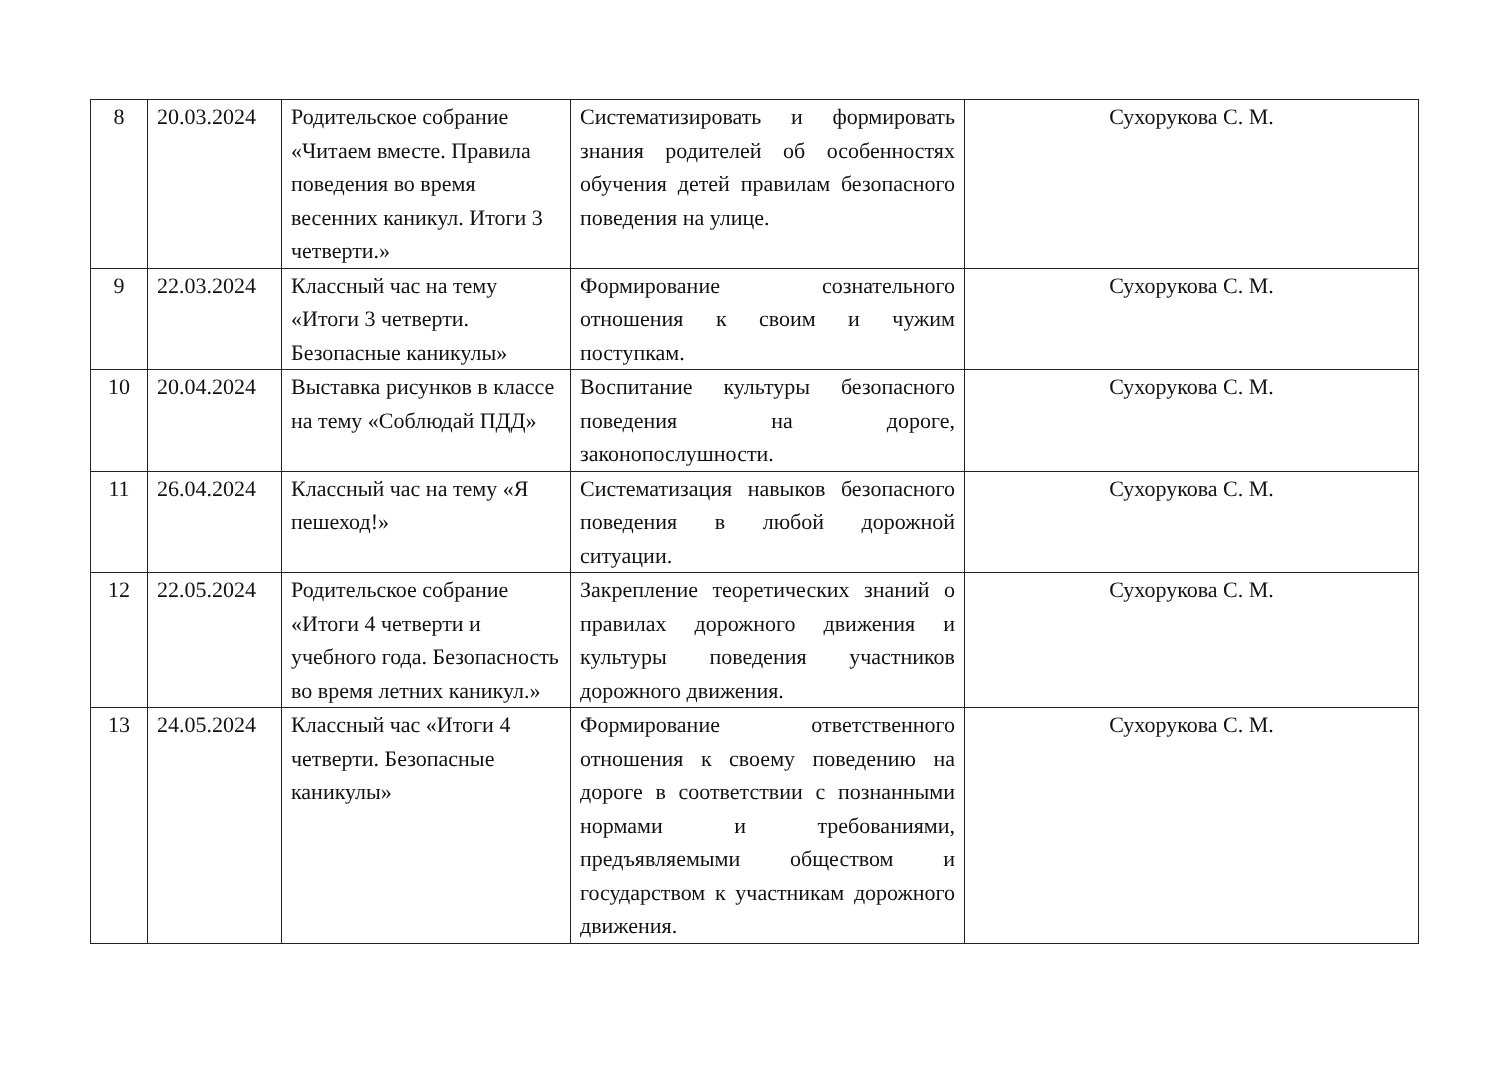| 8 | 20.03.2024 | Родительское собрание «Читаем вместе. Правила поведения во время весенних каникул. Итоги 3 четверти.» | Систематизировать и формировать знания родителей об особенностях обучения детей правилам безопасного поведения на улице. | Сухорукова С. М. |
| 9 | 22.03.2024 | Классный час на тему «Итоги 3 четверти. Безопасные каникулы» | Формирование сознательного отношения к своим и чужим поступкам. | Сухорукова С. М. |
| 10 | 20.04.2024 | Выставка рисунков в классе на тему «Соблюдай ПДД» | Воспитание культуры безопасного поведения на дороге, законопослушности. | Сухорукова С. М. |
| 11 | 26.04.2024 | Классный час на тему «Я пешеход!» | Систематизация навыков безопасного поведения в любой дорожной ситуации. | Сухорукова С. М. |
| 12 | 22.05.2024 | Родительское собрание «Итоги 4 четверти и учебного года. Безопасность во время летних каникул.» | Закрепление теоретических знаний о правилах дорожного движения и культуры поведения участников дорожного движения. | Сухорукова С. М. |
| 13 | 24.05.2024 | Классный час «Итоги 4 четверти. Безопасные каникулы» | Формирование ответственного отношения к своему поведению на дороге в соответствии с познанными нормами и требованиями, предъявляемыми обществом и государством к участникам дорожного движения. | Сухорукова С. М. |